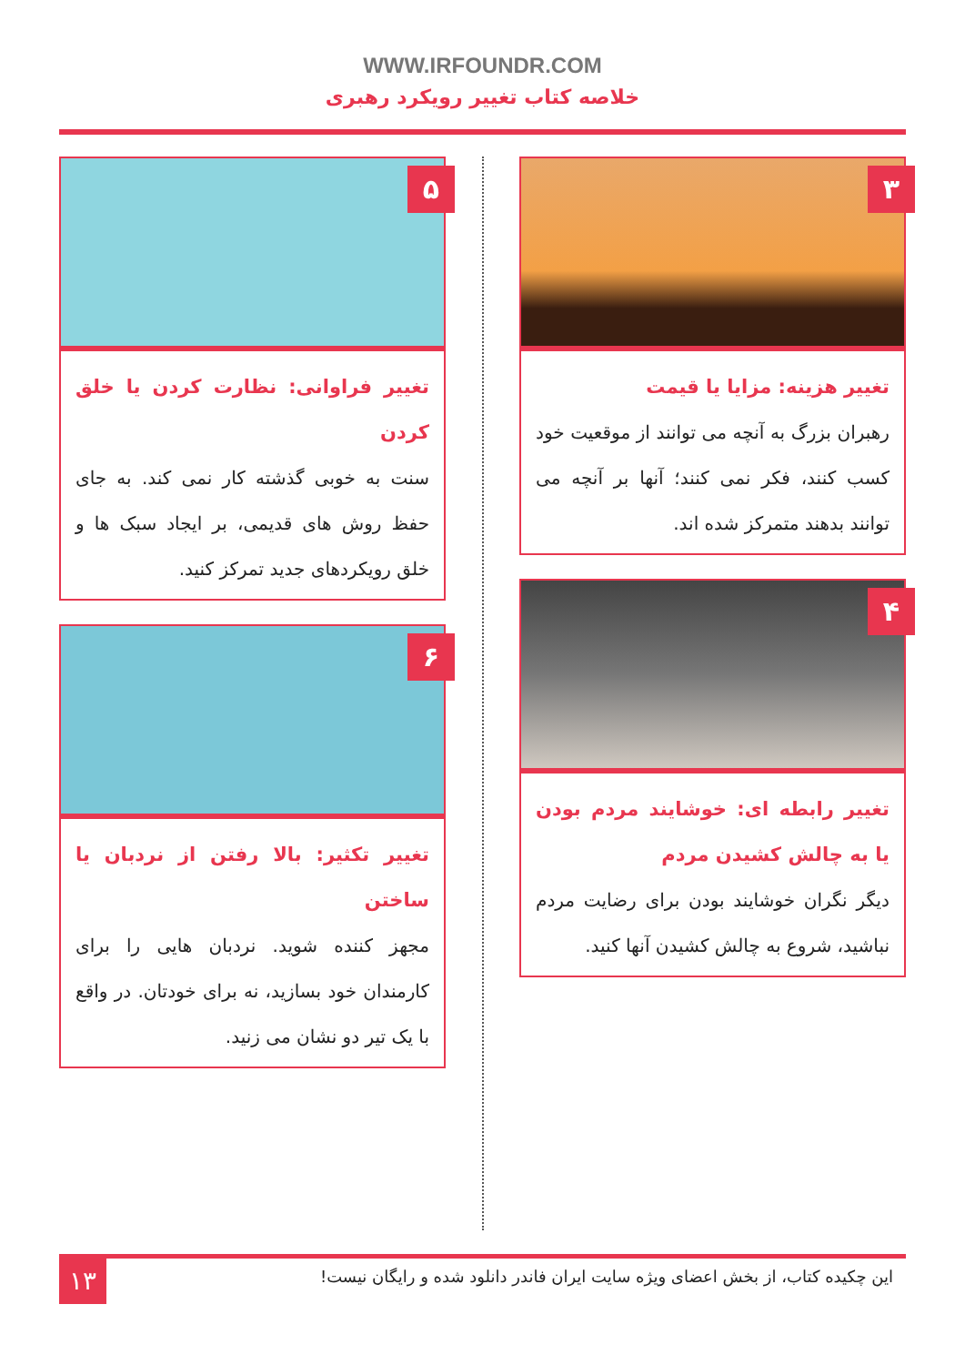WWW.IRFOUNDR.COM
خلاصه کتاب تغییر رویکرد رهبری
۳
تغییر هزینه: مزایا یا قیمت
رهبران بزرگ به آنچه می توانند از موقعیت خود کسب کنند، فکر نمی کنند؛ آنها بر آنچه می توانند بدهند متمرکز شده اند.
۴
تغییر رابطه ای: خوشایند مردم بودن یا به چالش کشیدن مردم
دیگر نگران خوشایند بودن برای رضایت مردم نباشید، شروع به چالش کشیدن آنها کنید.
۵
تغییر فراوانی: نظارت کردن یا خلق کردن
سنت به خوبی گذشته کار نمی کند. به جای حفظ روش های قدیمی، بر ایجاد سبک ها و خلق رویکردهای جدید تمرکز کنید.
۶
تغییر تکثیر: بالا رفتن از نردبان یا ساختن
مجهز کننده شوید. نردبان هایی را برای کارمندان خود بسازید، نه برای خودتان. در واقع با یک تیر دو نشان می زنید.
۱۳
این چکیده کتاب، از بخش اعضای ویژه سایت ایران فاندر دانلود شده و رایگان نیست!